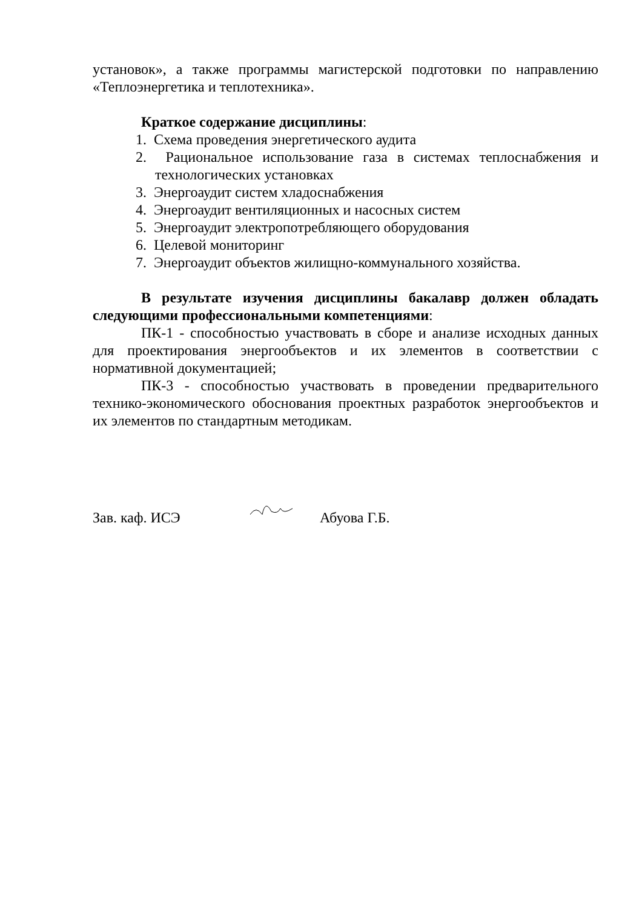установок», а также программы магистерской подготовки по направлению «Теплоэнергетика и теплотехника».
Краткое содержание дисциплины:
1. Схема проведения энергетического аудита
2. Рациональное использование газа в системах теплоснабжения и технологических установках
3. Энергоаудит систем хладоснабжения
4. Энергоаудит вентиляционных и насосных систем
5. Энергоаудит электропотребляющего оборудования
6. Целевой мониторинг
7. Энергоаудит объектов жилищно-коммунального хозяйства.
В результате изучения дисциплины бакалавр должен обладать следующими профессиональными компетенциями:
ПК-1 - способностью участвовать в сборе и анализе исходных данных для проектирования энергообъектов и их элементов в соответствии с нормативной документацией;
ПК-3 - способностью участвовать в проведении предварительного технико-экономического обоснования проектных разработок энергообъектов и их элементов по стандартным методикам.
Зав. каф. ИСЭ Абуова Г.Б.